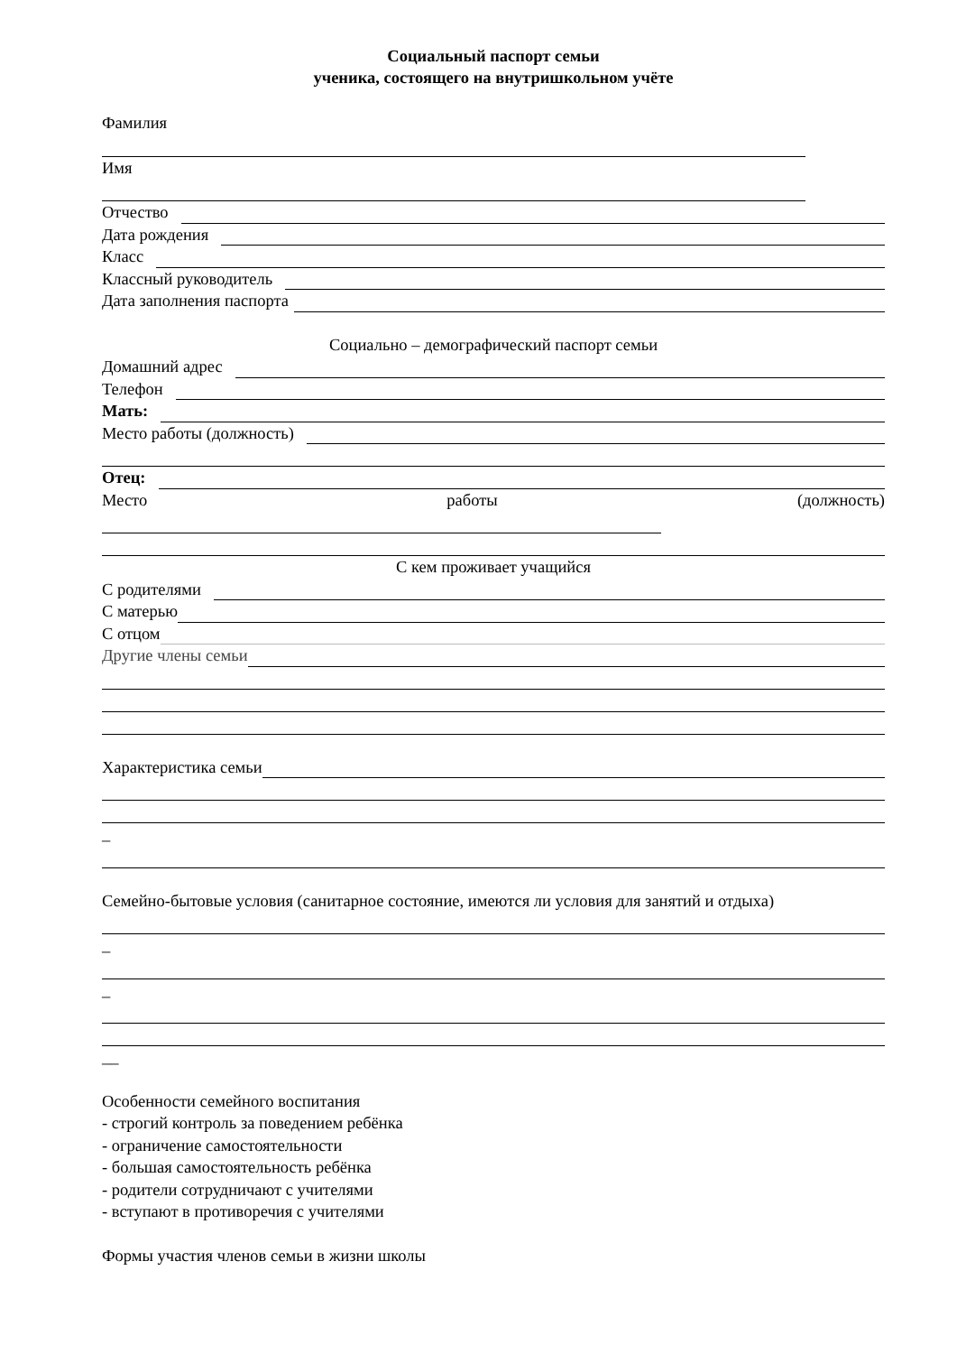Социальный паспорт семьи
ученика, состоящего на внутришкольном учёте
Фамилия
Имя
Отчество
Дата рождения
Класс
Классный руководитель
Дата заполнения паспорта
Социально – демографический паспорт семьи
Домашний адрес
Телефон
Мать:
Место работы (должность)
Отец:
Место работы (должность)
С кем проживает учащийся
С родителями
С матерью
С отцом
Другие члены семьи
Характеристика семьи
_
Семейно-бытовые условия (санитарное состояние, имеются ли условия для занятий и отдыха)
_
_
__
Особенности семейного воспитания
- строгий контроль за поведением ребёнка
- ограничение самостоятельности
- большая самостоятельность ребёнка
- родители сотрудничают с учителями
- вступают в противоречия с учителями
Формы участия членов семьи в жизни школы